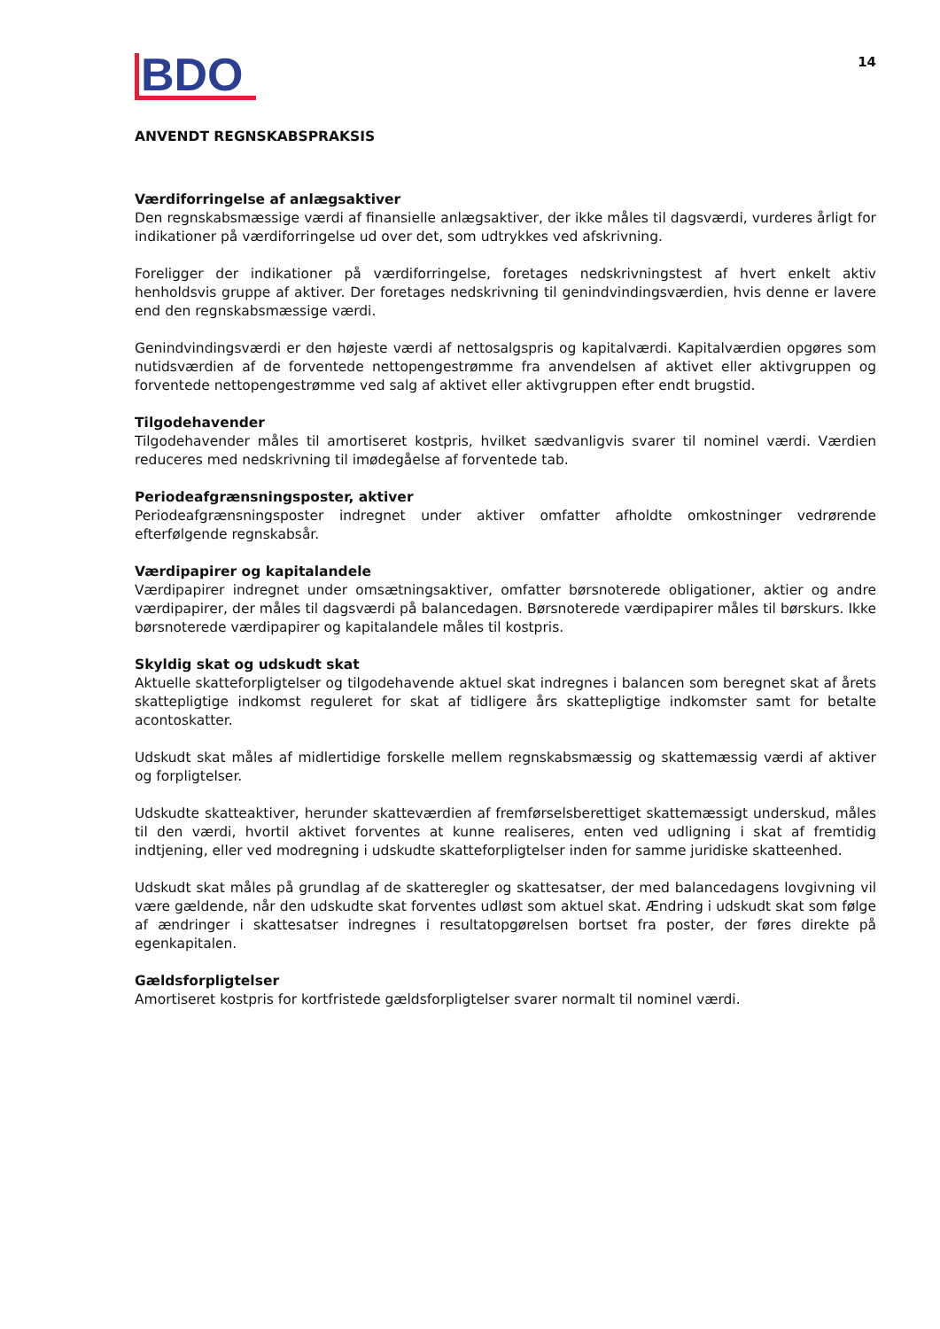BDO
14
ANVENDT REGNSKABSPRAKSIS
Værdiforringelse af anlægsaktiver
Den regnskabsmæssige værdi af finansielle anlægsaktiver, der ikke måles til dagsværdi, vurderes årligt for indikationer på værdiforringelse ud over det, som udtrykkes ved afskrivning.
Foreligger der indikationer på værdiforringelse, foretages nedskrivningstest af hvert enkelt aktiv henholdsvis gruppe af aktiver. Der foretages nedskrivning til genindvindingsværdien, hvis denne er lavere end den regnskabsmæssige værdi.
Genindvindingsværdi er den højeste værdi af nettosalgspris og kapitalværdi. Kapitalværdien opgøres som nutidsværdien af de forventede nettopengestrømme fra anvendelsen af aktivet eller aktivgruppen og forventede nettopengestrømme ved salg af aktivet eller aktivgruppen efter endt brugstid.
Tilgodehavender
Tilgodehavender måles til amortiseret kostpris, hvilket sædvanligvis svarer til nominel værdi. Værdien reduceres med nedskrivning til imødegåelse af forventede tab.
Periodeafgrænsningsposter, aktiver
Periodeafgrænsningsposter indregnet under aktiver omfatter afholdte omkostninger vedrørende efterfølgende regnskabsår.
Værdipapirer og kapitalandele
Værdipapirer indregnet under omsætningsaktiver, omfatter børsnoterede obligationer, aktier og andre værdipapirer, der måles til dagsværdi på balancedagen. Børsnoterede værdipapirer måles til børskurs. Ikke børsnoterede værdipapirer og kapitalandele måles til kostpris.
Skyldig skat og udskudt skat
Aktuelle skatteforpligtelser og tilgodehavende aktuel skat indregnes i balancen som beregnet skat af årets skattepligtige indkomst reguleret for skat af tidligere års skattepligtige indkomster samt for betalte acontoskatter.
Udskudt skat måles af midlertidige forskelle mellem regnskabsmæssig og skattemæssig værdi af aktiver og forpligtelser.
Udskudte skatteaktiver, herunder skatteværdien af fremførselsberettiget skattemæssigt underskud, måles til den værdi, hvortil aktivet forventes at kunne realiseres, enten ved udligning i skat af fremtidig indtjening, eller ved modregning i udskudte skatteforpligtelser inden for samme juridiske skatteenhed.
Udskudt skat måles på grundlag af de skatteregler og skattesatser, der med balancedagens lovgivning vil være gældende, når den udskudte skat forventes udløst som aktuel skat. Ændring i udskudt skat som følge af ændringer i skattesatser indregnes i resultatopgørelsen bortset fra poster, der føres direkte på egenkapitalen.
Gældsforpligtelser
Amortiseret kostpris for kortfristede gældsforpligtelser svarer normalt til nominel værdi.